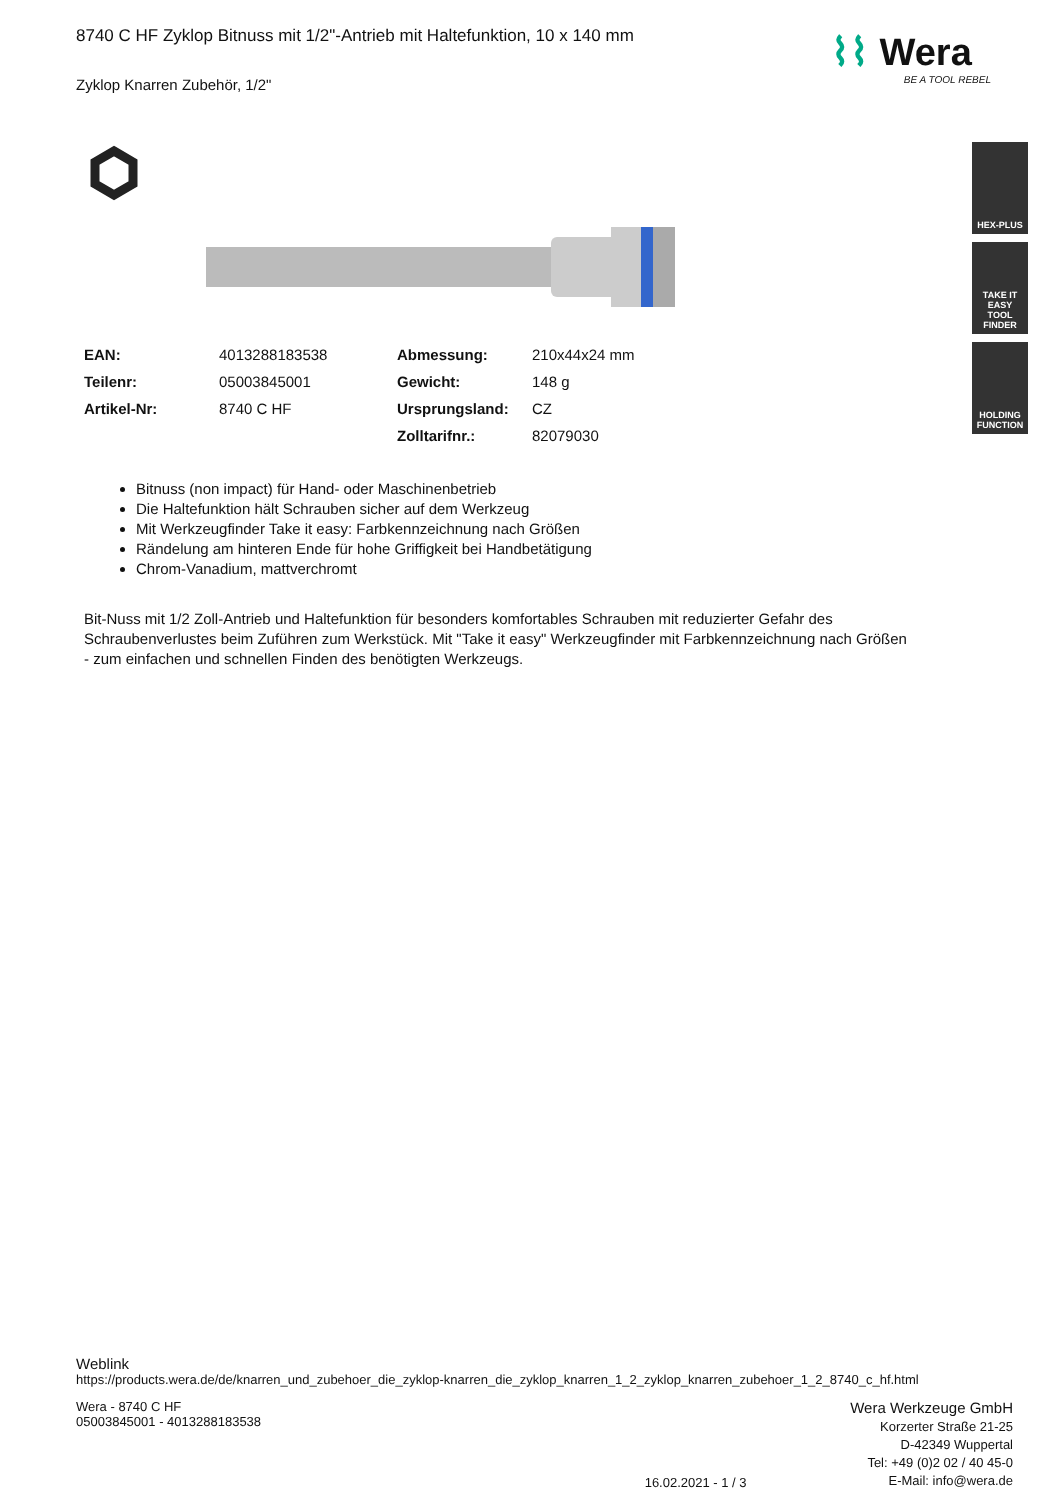⌇⌇ Wera
BE A TOOL REBEL
HEX-PLUS
TAKE IT EASY
TOOL FINDER
HOLDING
FUNCTION
8740 C HF Zyklop Bitnuss mit 1/2"-Antrieb mit Haltefunktion, 10 x 140 mm
Zyklop Knarren Zubehör, 1/2"
| EAN: | 4013288183538 | Abmessung: | 210x44x24 mm |
| Teilenr: | 05003845001 | Gewicht: | 148 g |
| Artikel-Nr: | 8740 C HF | Ursprungsland: | CZ |
| | | Zolltarifnr.: | 82079030 |
Bitnuss (non impact) für Hand- oder Maschinenbetrieb
Die Haltefunktion hält Schrauben sicher auf dem Werkzeug
Mit Werkzeugfinder Take it easy: Farbkennzeichnung nach Größen
Rändelung am hinteren Ende für hohe Griffigkeit bei Handbetätigung
Chrom-Vanadium, mattverchromt
Bit-Nuss mit 1/2 Zoll-Antrieb und Haltefunktion für besonders komfortables Schrauben mit reduzierter Gefahr des Schraubenverlustes beim Zuführen zum Werkstück. Mit "Take it easy" Werkzeugfinder mit Farbkennzeichnung nach Größen - zum einfachen und schnellen Finden des benötigten Werkzeugs.
Weblink
https://products.wera.de/de/knarren_und_zubehoer_die_zyklop-knarren_die_zyklop_knarren_1_2_zyklop_knarren_zubehoer_1_2_8740_c_hf.html
Wera - 8740 C HF
05003845001 - 4013288183538
16.02.2021 - 1 / 3
Wera Werkzeuge GmbH
Korzerter Straße 21-25
D-42349 Wuppertal
Tel: +49 (0)2 02 / 40 45-0
E-Mail: info@wera.de